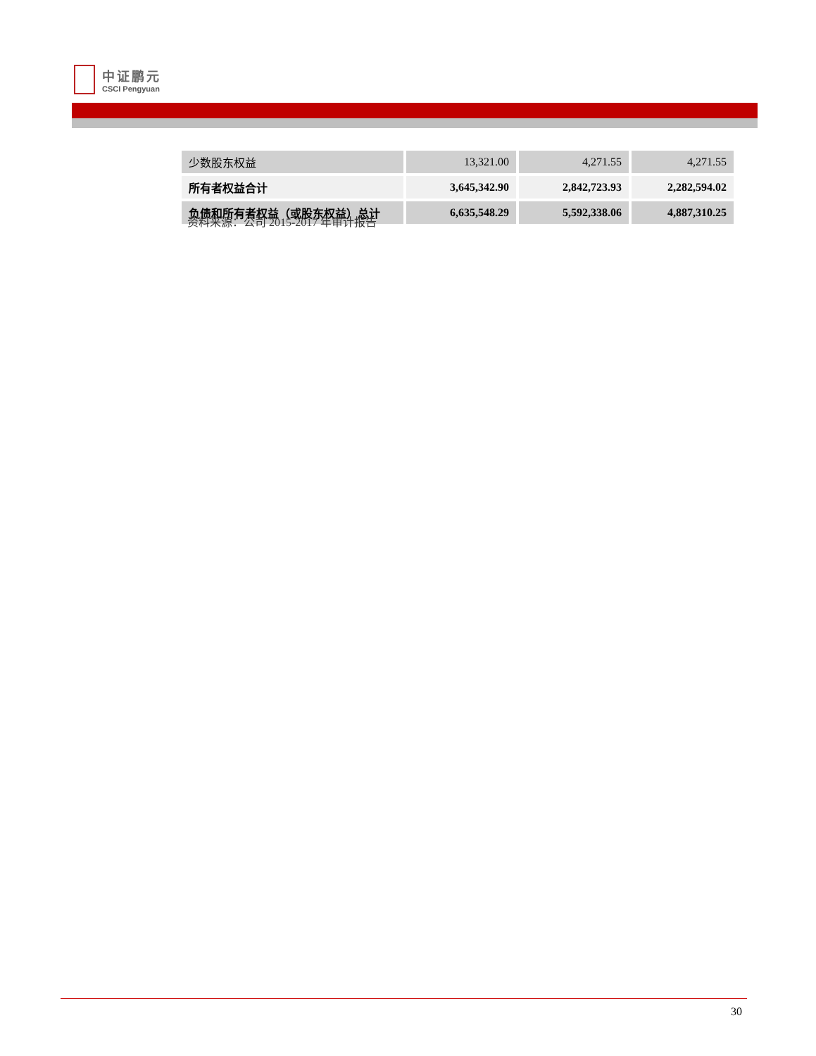中证鹏元
CSCI Pengyuan
| 少数股东权益 | 13,321.00 | 4,271.55 | 4,271.55 |
| 所有者权益合计 | 3,645,342.90 | 2,842,723.93 | 2,282,594.02 |
| 负债和所有者权益（或股东权益）总计 | 6,635,548.29 | 5,592,338.06 | 4,887,310.25 |
资料来源：公司 2015-2017 年审计报告
30